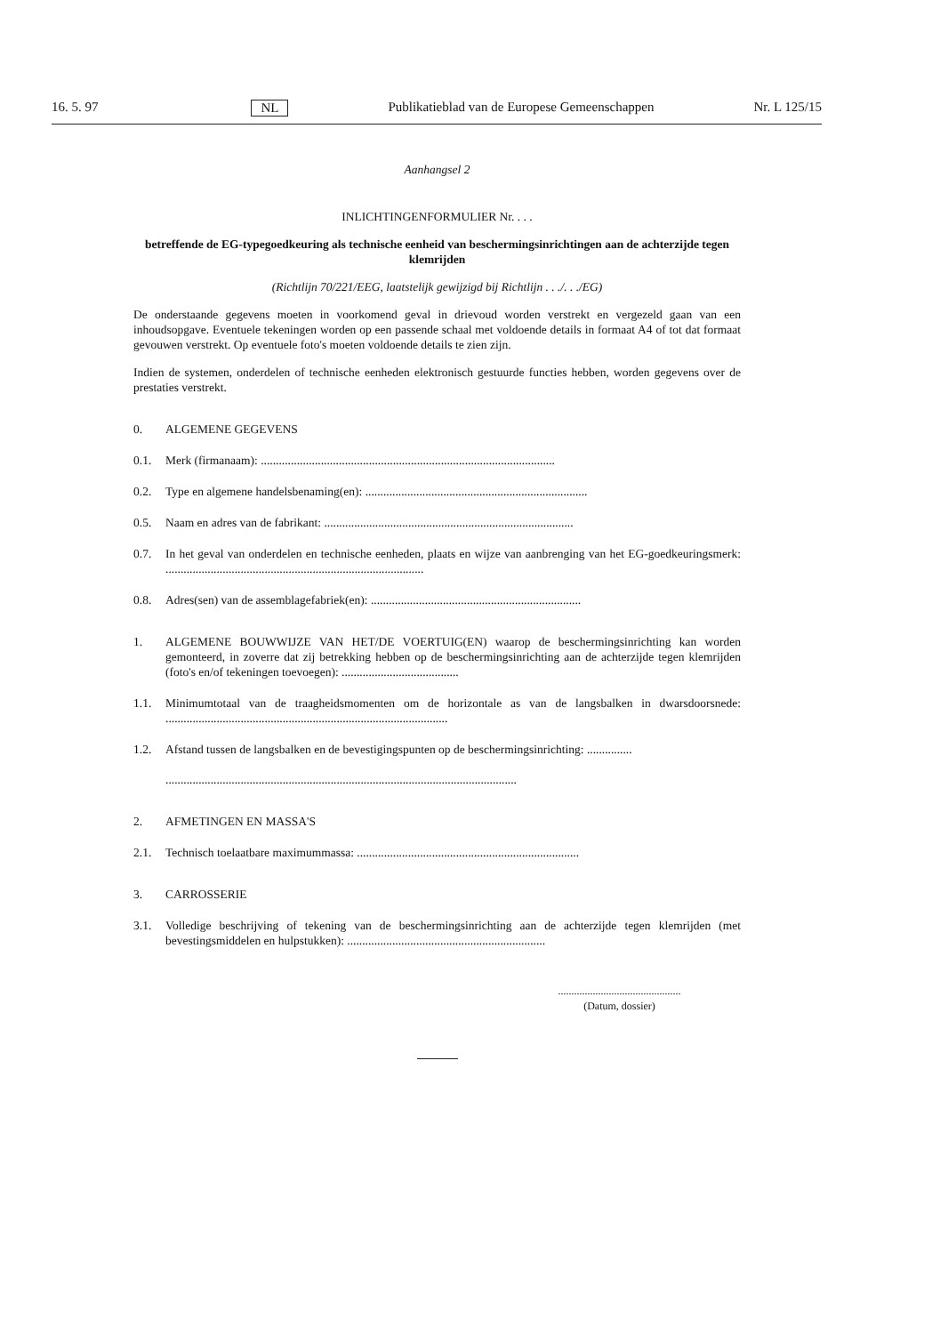16. 5. 97 NL Publikatieblad van de Europese Gemeenschappen Nr. L 125/15
Aanhangsel 2
INLICHTINGENFORMULIER Nr. . . .
betreffende de EG-typegoedkeuring als technische eenheid van beschermingsinrichtingen aan de achterzijde tegen klemrijden
(Richtlijn 70/221/EEG, laatstelijk gewijzigd bij Richtlijn . . ./. . ./EG)
De onderstaande gegevens moeten in voorkomend geval in drievoud worden verstrekt en vergezeld gaan van een inhoudsopgave. Eventuele tekeningen worden op een passende schaal met voldoende details in formaat A4 of tot dat formaat gevouwen verstrekt. Op eventuele foto's moeten voldoende details te zien zijn.
Indien de systemen, onderdelen of technische eenheden elektronisch gestuurde functies hebben, worden gegevens over de prestaties verstrekt.
0. ALGEMENE GEGEVENS
0.1. Merk (firmanaam): ..................................................................................................
0.2. Type en algemene handelsbenaming(en): ..........................................................................
0.5. Naam en adres van de fabrikant: ...................................................................................
0.7. In het geval van onderdelen en technische eenheden, plaats en wijze van aanbrenging van het EG-goedkeuringsmerk: ......................................................................................
0.8. Adres(sen) van de assemblagefabriek(en): ......................................................................
1. ALGEMENE BOUWWIJZE VAN HET/DE VOERTUIG(EN) waarop de beschermingsinrichting kan worden gemonteerd, in zoverre dat zij betrekking hebben op de beschermingsinrichting aan de achterzijde tegen klemrijden (foto's en/of tekeningen toevoegen): .......................................
1.1. Minimumtotaal van de traagheidsmomenten om de horizontale as van de langsbalken in dwarsdoorsnede: ..............................................................................................
1.2. Afstand tussen de langsbalken en de bevestigingspunten op de beschermingsinrichting: ...............
.....................................................................................................................
2. AFMETINGEN EN MASSA'S
2.1. Technisch toelaatbare maximummassa: ..........................................................................
3. CARROSSERIE
3.1. Volledige beschrijving of tekening van de beschermingsinrichting aan de achterzijde tegen klemrijden (met bevestingsmiddelen en hulpstukken): ..................................................................
..............................................
(Datum, dossier)